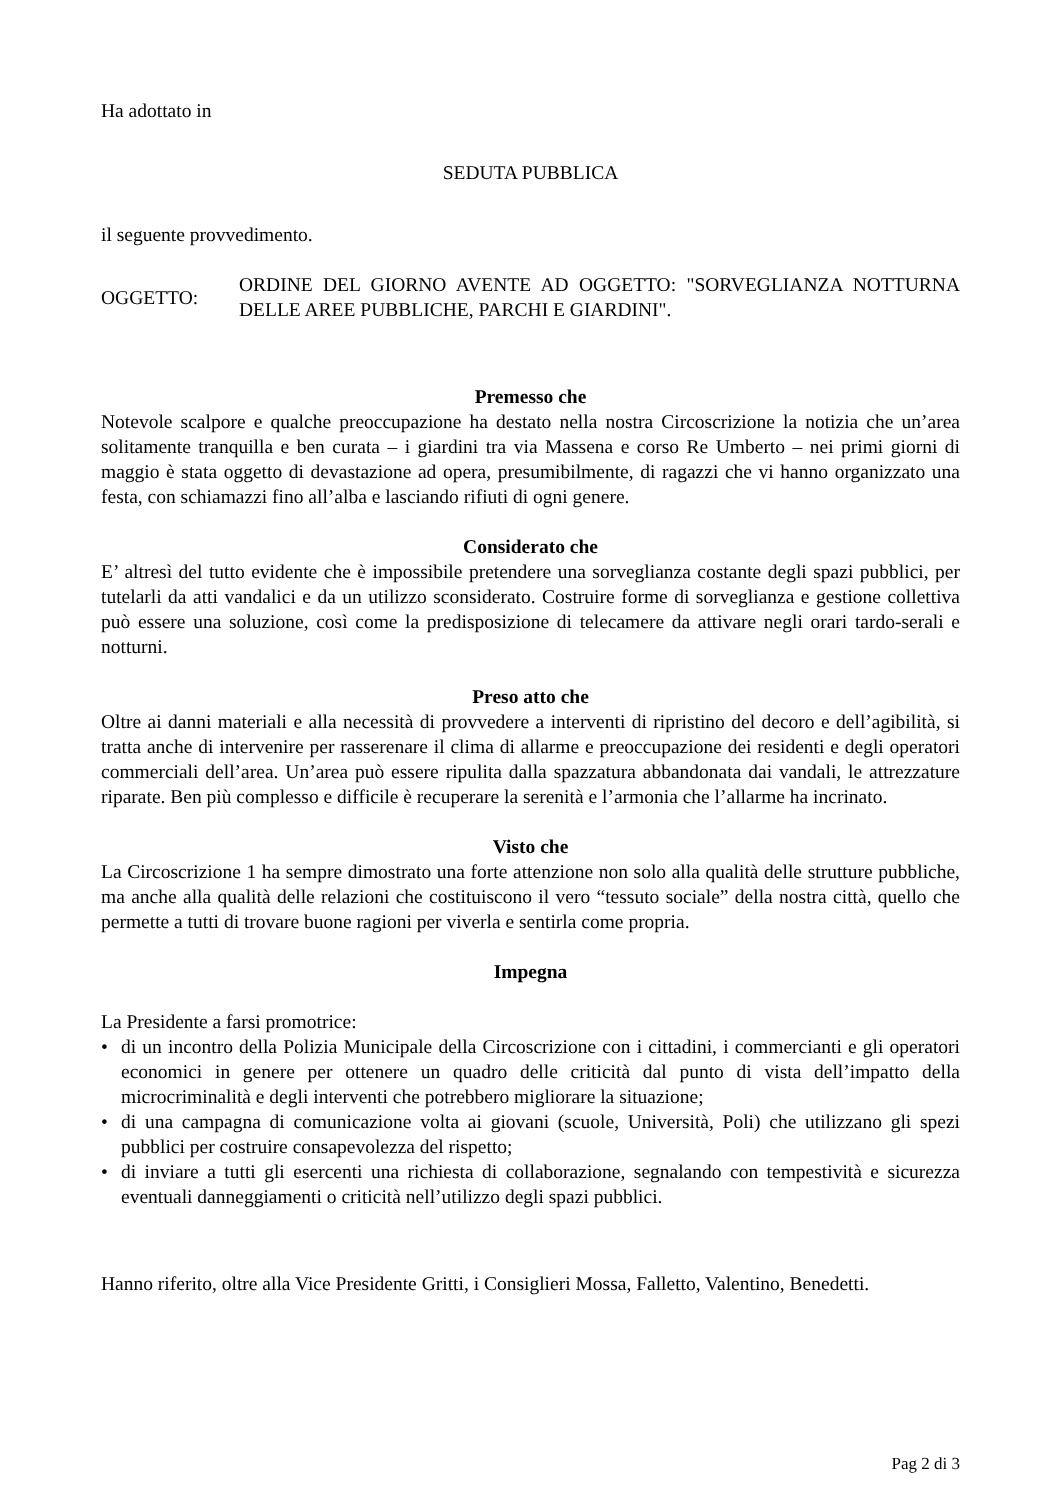Ha adottato in
SEDUTA PUBBLICA
il seguente provvedimento.
OGGETTO:
ORDINE DEL GIORNO AVENTE AD OGGETTO: "SORVEGLIANZA NOTTURNA DELLE AREE PUBBLICHE, PARCHI E GIARDINI".
Premesso che
Notevole scalpore e qualche preoccupazione ha destato nella nostra Circoscrizione la notizia che un’area solitamente tranquilla e ben curata – i giardini tra via Massena e corso Re Umberto – nei primi giorni di maggio è stata oggetto di devastazione ad opera, presumibilmente, di ragazzi che vi hanno organizzato una festa, con schiamazzi fino all’alba e lasciando rifiuti di ogni genere.
Considerato che
E’ altresì del tutto evidente che è impossibile pretendere una sorveglianza costante degli spazi pubblici, per tutelarli da atti vandalici e da un utilizzo sconsiderato. Costruire forme di sorveglianza e gestione collettiva può essere una soluzione, così come la predisposizione di telecamere da attivare negli orari tardo-serali e notturni.
Preso atto che
Oltre ai danni materiali e alla necessità di provvedere a interventi di ripristino del decoro e dell’agibilità, si tratta anche di intervenire per rasserenare il clima di allarme e preoccupazione dei residenti e degli operatori commerciali dell’area. Un’area può essere ripulita dalla spazzatura abbandonata dai vandali, le attrezzature riparate. Ben più complesso e difficile è recuperare la serenità e l’armonia che l’allarme ha incrinato.
Visto che
La Circoscrizione 1 ha sempre dimostrato una forte attenzione non solo alla qualità delle strutture pubbliche, ma anche alla qualità delle relazioni che costituiscono il vero “tessuto sociale” della nostra città, quello che permette a tutti di trovare buone ragioni per viverla e sentirla come propria.
Impegna
La Presidente a farsi promotrice:
• di un incontro della Polizia Municipale della Circoscrizione con i cittadini, i commercianti e gli operatori economici in genere per ottenere un quadro delle criticità dal punto di vista dell’impatto della microcriminalità e degli interventi che potrebbero migliorare la situazione;
• di una campagna di comunicazione volta ai giovani (scuole, Università, Poli) che utilizzano gli spezi pubblici per costruire consapevolezza del rispetto;
• di inviare a tutti gli esercenti una richiesta di collaborazione, segnalando con tempestività e sicurezza eventuali danneggiamenti o criticità nell’utilizzo degli spazi pubblici.
Hanno riferito, oltre alla Vice Presidente Gritti, i Consiglieri Mossa, Falletto, Valentino, Benedetti.
Pag 2 di 3